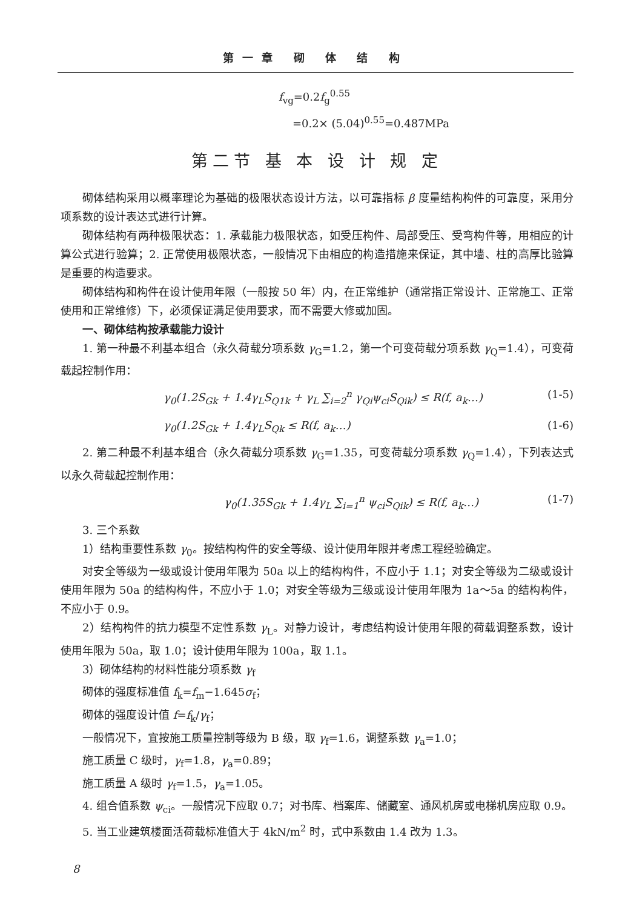第一章 砌 体 结 构
f<sub>vg</sub>=0.2f<sub>g</sub><sup>0.55</sup>
=0.2× (5.04)<sup>0.55</sup>=0.487MPa
第二节 基 本 设 计 规 定
砌体结构采用以概率理论为基础的极限状态设计方法，以可靠指标 β 度量结构构件的可靠度，采用分项系数的设计表达式进行计算。
砌体结构有两种极限状态：1. 承载能力极限状态，如受压构件、局部受压、受弯构件等，用相应的计算公式进行验算；2. 正常使用极限状态，一般情况下由相应的构造措施来保证，其中墙、柱的高厚比验算是重要的构造要求。
砌体结构和构件在设计使用年限（一般按 50 年）内，在正常维护（通常指正常设计、正常施工、正常使用和正常维修）下，必须保证满足使用要求，而不需要大修或加固。
一、砌体结构按承载能力设计
1. 第一种最不利基本组合（永久荷载分项系数 γ<sub>G</sub>=1.2，第一个可变荷载分项系数 γ<sub>Q</sub>=1.4），可变荷载起控制作用：
γ<sub>0</sub>(1.2S<sub>Gk</sub> + 1.4γ<sub>L</sub>S<sub>Q1k</sub> + γ<sub>L</sub> ∑<sub>i=2</sub><sup>n</sup> γ<sub>Qi</sub>ψ<sub>ci</sub>S<sub>Qik</sub>) ≤ R(f, a<sub>k</sub>…) (1-5)
γ<sub>0</sub>(1.2S<sub>Gk</sub> + 1.4γ<sub>L</sub>S<sub>Qk</sub> ≤ R(f, a<sub>k</sub>…) (1-6)
2. 第二种最不利基本组合（永久荷载分项系数 γ<sub>G</sub>=1.35，可变荷载分项系数 γ<sub>Q</sub>=1.4），下列表达式以永久荷载起控制作用：
γ<sub>0</sub>(1.35S<sub>Gk</sub> + 1.4γ<sub>L</sub> ∑<sub>i=1</sub><sup>n</sup> ψ<sub>ci</sub>S<sub>Qik</sub>) ≤ R(f, a<sub>k</sub>…) (1-7)
3. 三个系数
1）结构重要性系数 γ<sub>0</sub>。按结构构件的安全等级、设计使用年限并考虑工程经验确定。
对安全等级为一级或设计使用年限为 50a 以上的结构构件，不应小于 1.1；对安全等级为二级或设计使用年限为 50a 的结构构件，不应小于 1.0；对安全等级为三级或设计使用年限为 1a～5a 的结构构件，不应小于 0.9。
2）结构构件的抗力模型不定性系数 γ<sub>L</sub>。对静力设计，考虑结构设计使用年限的荷载调整系数，设计使用年限为 50a，取 1.0；设计使用年限为 100a，取 1.1。
3）砌体结构的材料性能分项系数 γ<sub>f</sub>
砌体的强度标准值 f<sub>k</sub>=f<sub>m</sub>−1.645σ<sub>f</sub>；
砌体的强度设计值 f=f<sub>k</sub>/γ<sub>f</sub>；
一般情况下，宜按施工质量控制等级为 B 级，取 γ<sub>f</sub>=1.6，调整系数 γ<sub>a</sub>=1.0；
施工质量 C 级时，γ<sub>f</sub>=1.8，γ<sub>a</sub>=0.89；
施工质量 A 级时 γ<sub>f</sub>=1.5，γ<sub>a</sub>=1.05。
4. 组合值系数 ψ<sub>ci</sub>。一般情况下应取 0.7；对书库、档案库、储藏室、通风机房或电梯机房应取 0.9。
5. 当工业建筑楼面活荷载标准值大于 4kN/m<sup>2</sup> 时，式中系数由 1.4 改为 1.3。
8